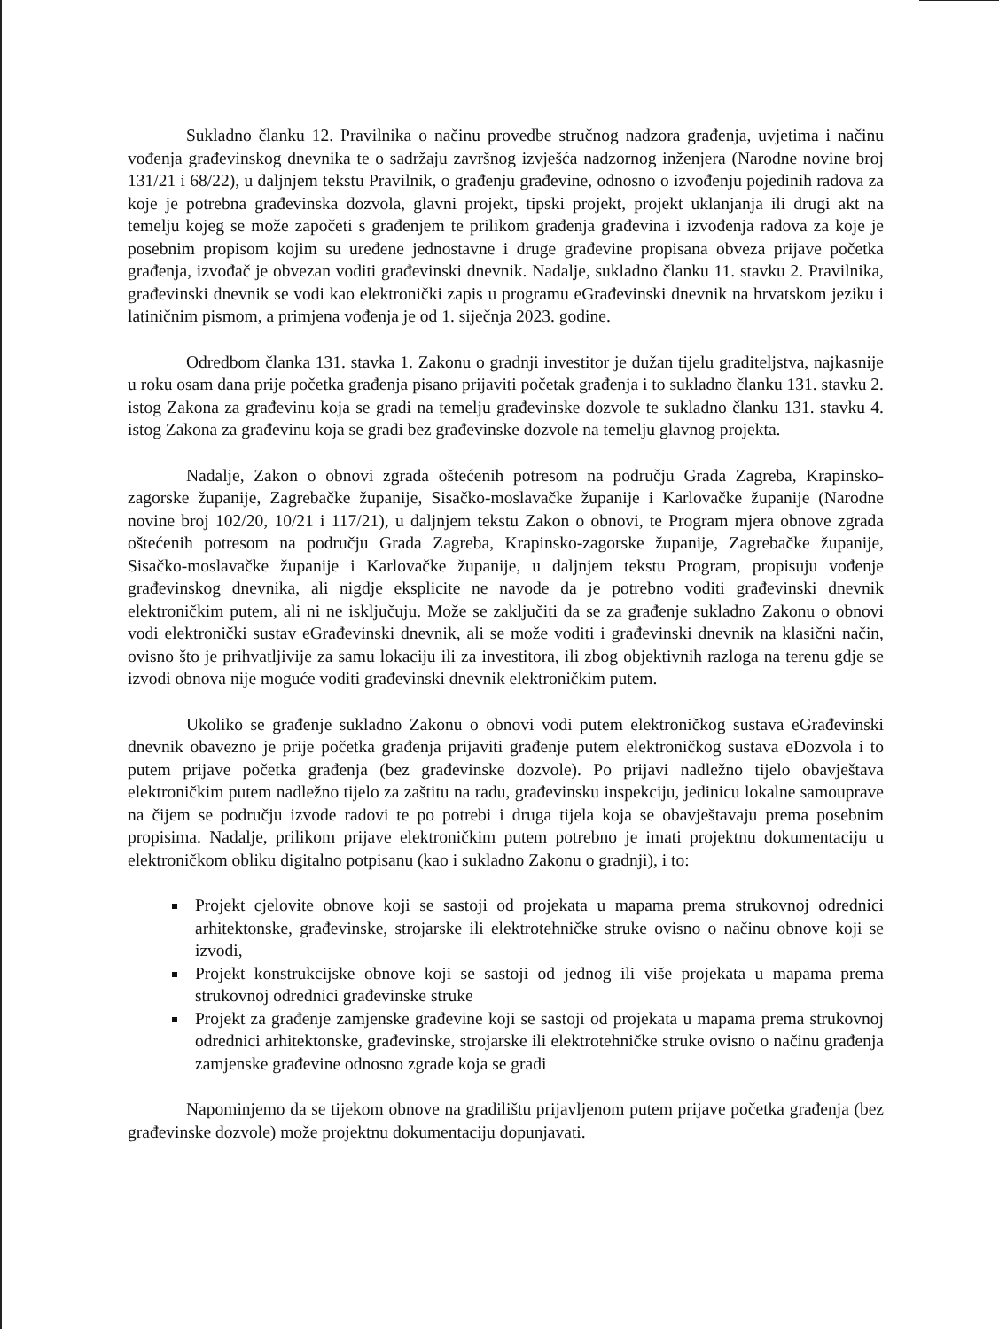Sukladno članku 12. Pravilnika o načinu provedbe stručnog nadzora građenja, uvjetima i načinu vođenja građevinskog dnevnika te o sadržaju završnog izvješća nadzornog inženjera (Narodne novine broj 131/21 i 68/22), u daljnjem tekstu Pravilnik, o građenju građevine, odnosno o izvođenju pojedinih radova za koje je potrebna građevinska dozvola, glavni projekt, tipski projekt, projekt uklanjanja ili drugi akt na temelju kojeg se može započeti s građenjem te prilikom građenja građevina i izvođenja radova za koje je posebnim propisom kojim su uređene jednostavne i druge građevine propisana obveza prijave početka građenja, izvođač je obvezan voditi građevinski dnevnik. Nadalje, sukladno članku 11. stavku 2. Pravilnika, građevinski dnevnik se vodi kao elektronički zapis u programu eGrađevinski dnevnik na hrvatskom jeziku i latiničnim pismom, a primjena vođenja je od 1. siječnja 2023. godine.
Odredbom članka 131. stavka 1. Zakonu o gradnji investitor je dužan tijelu graditeljstva, najkasnije u roku osam dana prije početka građenja pisano prijaviti početak građenja i to sukladno članku 131. stavku 2. istog Zakona za građevinu koja se gradi na temelju građevinske dozvole te sukladno članku 131. stavku 4. istog Zakona za građevinu koja se gradi bez građevinske dozvole na temelju glavnog projekta.
Nadalje, Zakon o obnovi zgrada oštećenih potresom na području Grada Zagreba, Krapinsko-zagorske županije, Zagrebačke županije, Sisačko-moslavačke županije i Karlovačke županije (Narodne novine broj 102/20, 10/21 i 117/21), u daljnjem tekstu Zakon o obnovi, te Program mjera obnove zgrada oštećenih potresom na području Grada Zagreba, Krapinsko-zagorske županije, Zagrebačke županije, Sisačko-moslavačke županije i Karlovačke županije, u daljnjem tekstu Program, propisuju vođenje građevinskog dnevnika, ali nigdje eksplicite ne navode da je potrebno voditi građevinski dnevnik elektroničkim putem, ali ni ne isključuju. Može se zaključiti da se za građenje sukladno Zakonu o obnovi vodi elektronički sustav eGrađevinski dnevnik, ali se može voditi i građevinski dnevnik na klasični način, ovisno što je prihvatljivije za samu lokaciju ili za investitora, ili zbog objektivnih razloga na terenu gdje se izvodi obnova nije moguće voditi građevinski dnevnik elektroničkim putem.
Ukoliko se građenje sukladno Zakonu o obnovi vodi putem elektroničkog sustava eGrađevinski dnevnik obavezno je prije početka građenja prijaviti građenje putem elektroničkog sustava eDozvola i to putem prijave početka građenja (bez građevinske dozvole). Po prijavi nadležno tijelo obavještava elektroničkim putem nadležno tijelo za zaštitu na radu, građevinsku inspekciju, jedinicu lokalne samouprave na čijem se području izvode radovi te po potrebi i druga tijela koja se obavještavaju prema posebnim propisima. Nadalje, prilikom prijave elektroničkim putem potrebno je imati projektnu dokumentaciju u elektroničkom obliku digitalno potpisanu (kao i sukladno Zakonu o gradnji), i to:
Projekt cjelovite obnove koji se sastoji od projekata u mapama prema strukovnoj odrednici arhitektonske, građevinske, strojarske ili elektrotehničke struke ovisno o načinu obnove koji se izvodi,
Projekt konstrukcijske obnove koji se sastoji od jednog ili više projekata u mapama prema strukovnoj odrednici građevinske struke
Projekt za građenje zamjenske građevine koji se sastoji od projekata u mapama prema strukovnoj odrednici arhitektonske, građevinske, strojarske ili elektrotehničke struke ovisno o načinu građenja zamjenske građevine odnosno zgrade koja se gradi
Napominjemo da se tijekom obnove na gradilištu prijavljenom putem prijave početka građenja (bez građevinske dozvole) može projektnu dokumentaciju dopunjavati.